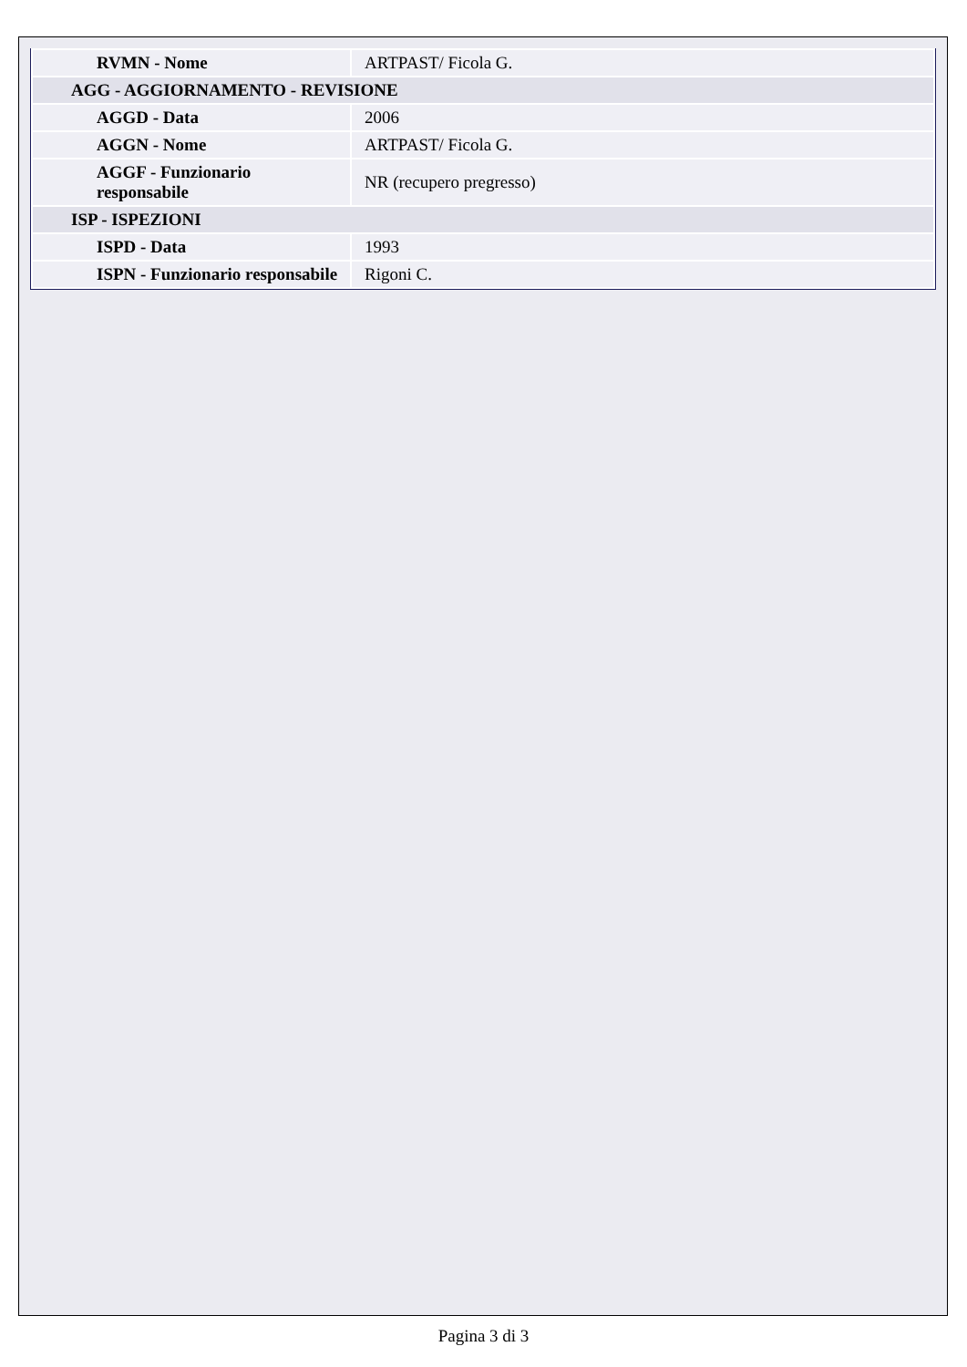| RVMN - Nome | ARTPAST/ Ficola G. |
| AGG - AGGIORNAMENTO - REVISIONE | |
| AGGD - Data | 2006 |
| AGGN - Nome | ARTPAST/ Ficola G. |
| AGGF - Funzionario responsabile | NR (recupero pregresso) |
| ISP - ISPEZIONI | |
| ISPD - Data | 1993 |
| ISPN - Funzionario responsabile | Rigoni C. |
Pagina 3 di 3